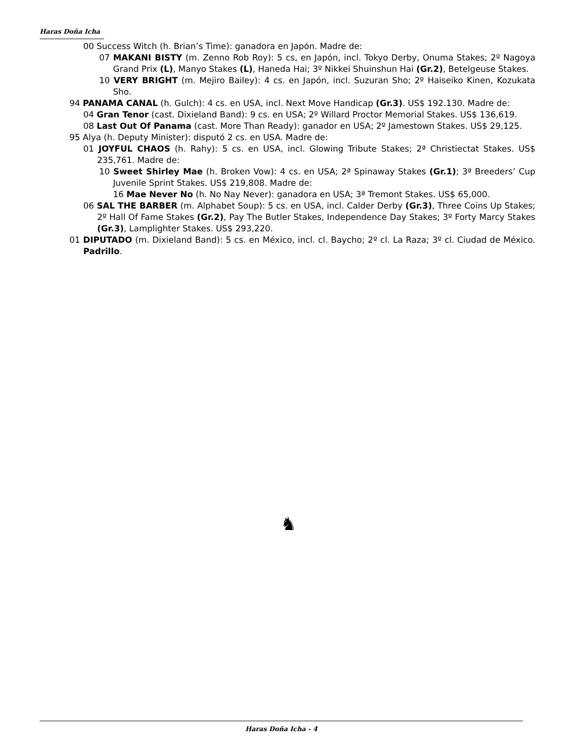Haras Doña Icha
00 Success Witch (h. Brian’s Time): ganadora en Japón. Madre de:
07 MAKANI BISTY (m. Zenno Rob Roy): 5 cs, en Japón, incl. Tokyo Derby, Onuma Stakes; 2º Nagoya Grand Prix (L), Manyo Stakes (L), Haneda Hai; 3º Nikkei Shuinshun Hai (Gr.2), Betelgeuse Stakes.
10 VERY BRIGHT (m. Mejiro Bailey): 4 cs. en Japón, incl. Suzuran Sho; 2º Haiseiko Kinen, Kozukata Sho.
94 PANAMA CANAL (h. Gulch): 4 cs. en USA, incl. Next Move Handicap (Gr.3). US$ 192.130. Madre de:
04 Gran Tenor (cast. Dixieland Band): 9 cs. en USA; 2º Willard Proctor Memorial Stakes. US$ 136,619.
08 Last Out Of Panama (cast. More Than Ready): ganador en USA; 2º Jamestown Stakes. US$ 29,125.
95 Alya (h. Deputy Minister): disputó 2 cs. en USA. Madre de:
01 JOYFUL CHAOS (h. Rahy): 5 cs. en USA, incl. Glowing Tribute Stakes; 2ª Christiectat Stakes. US$ 235,761. Madre de:
10 Sweet Shirley Mae (h. Broken Vow): 4 cs. en USA; 2ª Spinaway Stakes (Gr.1); 3ª Breeders’ Cup Juvenile Sprint Stakes. US$ 219,808. Madre de:
16 Mae Never No (h. No Nay Never): ganadora en USA; 3ª Tremont Stakes. US$ 65,000.
06 SAL THE BARBER (m. Alphabet Soup): 5 cs. en USA, incl. Calder Derby (Gr.3), Three Coins Up Stakes; 2º Hall Of Fame Stakes (Gr.2), Pay The Butler Stakes, Independence Day Stakes; 3º Forty Marcy Stakes (Gr.3), Lamplighter Stakes. US$ 293,220.
01 DIPUTADO (m. Dixieland Band): 5 cs. en México, incl. cl. Baycho; 2º cl. La Raza; 3º cl. Ciudad de México. Padrillo.
♞
Haras Doña Icha - 4